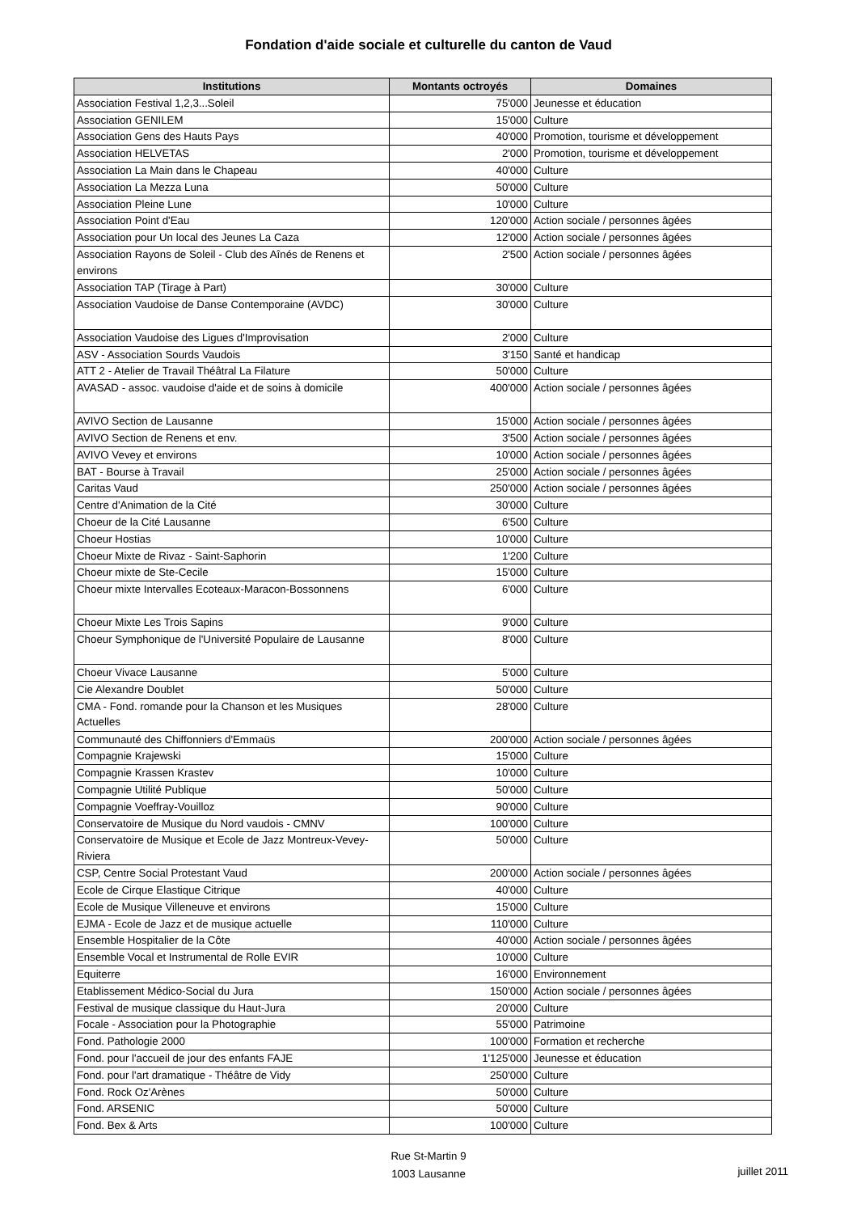Fondation d'aide sociale et culturelle du canton de Vaud
| Institutions | Montants octroyés | Domaines |
| --- | --- | --- |
| Association Festival 1,2,3...Soleil | 75'000 | Jeunesse et éducation |
| Association GENILEM | 15'000 | Culture |
| Association Gens des Hauts Pays | 40'000 | Promotion, tourisme et développement |
| Association HELVETAS | 2'000 | Promotion, tourisme et développement |
| Association La Main dans le Chapeau | 40'000 | Culture |
| Association La Mezza Luna | 50'000 | Culture |
| Association Pleine Lune | 10'000 | Culture |
| Association Point d'Eau | 120'000 | Action sociale / personnes âgées |
| Association pour Un local des Jeunes La Caza | 12'000 | Action sociale / personnes âgées |
| Association Rayons de Soleil - Club des Aînés de Renens et environs | 2'500 | Action sociale / personnes âgées |
| Association TAP (Tirage à Part) | 30'000 | Culture |
| Association Vaudoise de Danse Contemporaine (AVDC) | 30'000 | Culture |
| Association Vaudoise des Ligues d'Improvisation | 2'000 | Culture |
| ASV - Association Sourds Vaudois | 3'150 | Santé et handicap |
| ATT 2 - Atelier de Travail Théâtral La Filature | 50'000 | Culture |
| AVASAD - assoc. vaudoise d'aide et de soins à domicile | 400'000 | Action sociale / personnes âgées |
| AVIVO Section de Lausanne | 15'000 | Action sociale / personnes âgées |
| AVIVO Section de Renens et env. | 3'500 | Action sociale / personnes âgées |
| AVIVO Vevey et environs | 10'000 | Action sociale / personnes âgées |
| BAT - Bourse à Travail | 25'000 | Action sociale / personnes âgées |
| Caritas Vaud | 250'000 | Action sociale / personnes âgées |
| Centre d'Animation de la Cité | 30'000 | Culture |
| Choeur de la Cité Lausanne | 6'500 | Culture |
| Choeur Hostias | 10'000 | Culture |
| Choeur Mixte de Rivaz - Saint-Saphorin | 1'200 | Culture |
| Choeur mixte de Ste-Cecile | 15'000 | Culture |
| Choeur mixte Intervalles Ecoteaux-Maracon-Bossonnens | 6'000 | Culture |
| Choeur Mixte Les Trois Sapins | 9'000 | Culture |
| Choeur Symphonique de l'Université Populaire de Lausanne | 8'000 | Culture |
| Choeur Vivace Lausanne | 5'000 | Culture |
| Cie Alexandre Doublet | 50'000 | Culture |
| CMA - Fond. romande pour la Chanson et les Musiques Actuelles | 28'000 | Culture |
| Communauté des Chiffonniers d'Emmaüs | 200'000 | Action sociale / personnes âgées |
| Compagnie Krajewski | 15'000 | Culture |
| Compagnie Krassen Krastev | 10'000 | Culture |
| Compagnie Utilité Publique | 50'000 | Culture |
| Compagnie Voeffray-Vouilloz | 90'000 | Culture |
| Conservatoire de Musique du Nord vaudois - CMNV | 100'000 | Culture |
| Conservatoire de Musique et Ecole de Jazz Montreux-Vevey-Riviera | 50'000 | Culture |
| CSP, Centre Social Protestant Vaud | 200'000 | Action sociale / personnes âgées |
| Ecole de Cirque Elastique Citrique | 40'000 | Culture |
| Ecole de Musique Villeneuve et environs | 15'000 | Culture |
| EJMA - Ecole de Jazz et de musique actuelle | 110'000 | Culture |
| Ensemble Hospitalier de la Côte | 40'000 | Action sociale / personnes âgées |
| Ensemble Vocal et Instrumental de Rolle EVIR | 10'000 | Culture |
| Equiterre | 16'000 | Environnement |
| Etablissement Médico-Social du Jura | 150'000 | Action sociale / personnes âgées |
| Festival de musique classique du Haut-Jura | 20'000 | Culture |
| Focale - Association pour la Photographie | 55'000 | Patrimoine |
| Fond. Pathologie 2000 | 100'000 | Formation et recherche |
| Fond. pour l'accueil de jour des enfants FAJE | 1'125'000 | Jeunesse et éducation |
| Fond. pour l'art dramatique - Théâtre de Vidy | 250'000 | Culture |
| Fond. Rock Oz'Arènes | 50'000 | Culture |
| Fond. ARSENIC | 50'000 | Culture |
| Fond. Bex & Arts | 100'000 | Culture |
Rue St-Martin 9
1003 Lausanne
juillet 2011